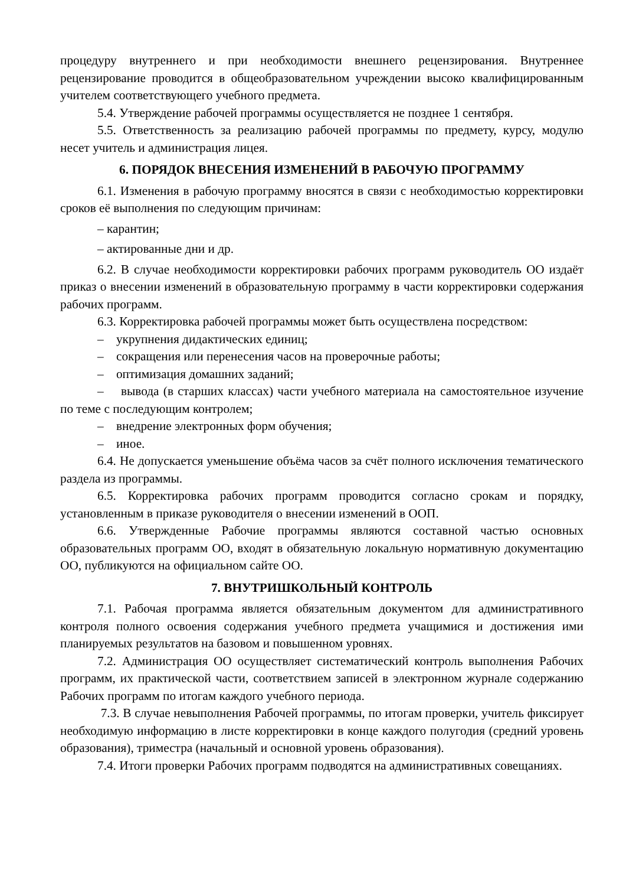процедуру внутреннего и при необходимости внешнего рецензирования. Внутреннее рецензирование проводится в общеобразовательном учреждении высоко квалифицированным учителем соответствующего учебного предмета.
5.4. Утверждение рабочей программы осуществляется не позднее 1 сентября.
5.5. Ответственность за реализацию рабочей программы по предмету, курсу, модулю несет учитель и администрация лицея.
6. ПОРЯДОК ВНЕСЕНИЯ ИЗМЕНЕНИЙ В РАБОЧУЮ ПРОГРАММУ
6.1. Изменения в рабочую программу вносятся в связи с необходимостью корректировки сроков её выполнения по следующим причинам:
– карантин;
– актированные дни и др.
6.2. В случае необходимости корректировки рабочих программ руководитель ОО издаёт приказ о внесении изменений в образовательную программу в части корректировки содержания рабочих программ.
6.3. Корректировка рабочей программы может быть осуществлена посредством:
– укрупнения дидактических единиц;
– сокращения или перенесения часов на проверочные работы;
– оптимизация домашних заданий;
– вывода (в старших классах) части учебного материала на самостоятельное изучение по теме с последующим контролем;
– внедрение электронных форм обучения;
– иное.
6.4. Не допускается уменьшение объёма часов за счёт полного исключения тематического раздела из программы.
6.5. Корректировка рабочих программ проводится согласно срокам и порядку, установленным в приказе руководителя о внесении изменений в ООП.
6.6. Утвержденные Рабочие программы являются составной частью основных образовательных программ ОО, входят в обязательную локальную нормативную документацию ОО, публикуются на официальном сайте ОО.
7. ВНУТРИШКОЛЬНЫЙ КОНТРОЛЬ
7.1. Рабочая программа является обязательным документом для административного контроля полного освоения содержания учебного предмета учащимися и достижения ими планируемых результатов на базовом и повышенном уровнях.
7.2. Администрация ОО осуществляет систематический контроль выполнения Рабочих программ, их практической части, соответствием записей в электронном журнале содержанию Рабочих программ по итогам каждого учебного периода.
7.3. В случае невыполнения Рабочей программы, по итогам проверки, учитель фиксирует необходимую информацию в листе корректировки в конце каждого полугодия (средний уровень образования), триместра (начальный и основной уровень образования).
7.4. Итоги проверки Рабочих программ подводятся на административных совещаниях.